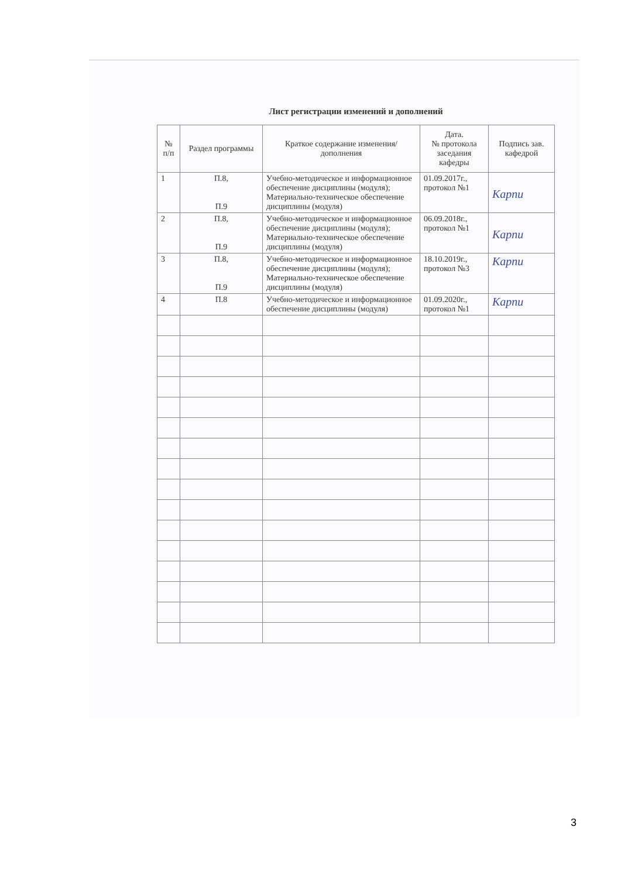Лист регистрации изменений и дополнений
| № п/п | Раздел программы | Краткое содержание изменения/дополнения | Дата. № протокола заседания кафедры | Подпись зав. кафедрой |
| --- | --- | --- | --- | --- |
| 1 | П.8, П.9 | Учебно-методическое и информационное обеспечение дисциплины (модуля); Материально-техническое обеспечение дисциплины (модуля) | 01.09.2017г., протокол №1 | Карпи |
| 2 | П.8, П.9 | Учебно-методическое и информационное обеспечение дисциплины (модуля); Материально-техническое обеспечение дисциплины (модуля) | 06.09.2018г., протокол №1 | Карпи |
| 3 | П.8, П.9 | Учебно-методическое и информационное обеспечение дисциплины (модуля); Материально-техническое обеспечение дисциплины (модуля) | 18.10.2019г., протокол №3 | Карпи |
| 4 | П.8 | Учебно-методическое и информационное обеспечение дисциплины (модуля) | 01.09.2020г., протокол №1 | Карпи |
3